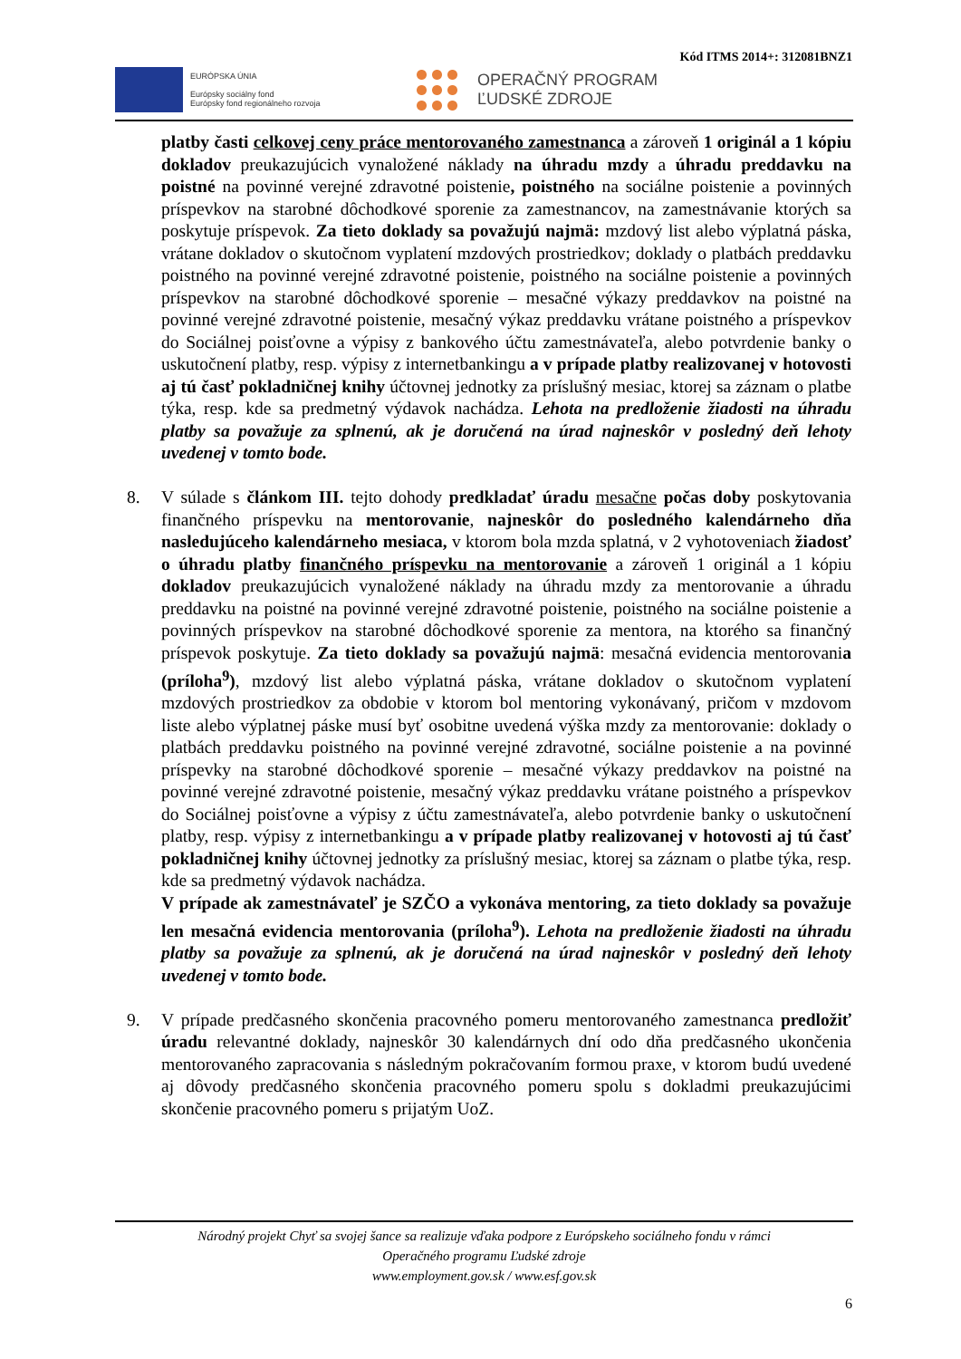Kód ITMS 2014+: 312081BNZ1
EURÓPSKA ÚNIA
Európsky sociálny fond
Európsky fond regionálneho rozvoja
OPERAČNÝ PROGRAM
ĽUDSKÉ ZDROJE
platby časti celkovej ceny práce mentorovaného zamestnanca a zároveň 1 originál a 1 kópiu dokladov preukazujúcich vynaložené náklady na úhradu mzdy a úhradu preddavku na poistné na povinné verejné zdravotné poistenie, poistného na sociálne poistenie a povinných príspevkov na starobné dôchodkové sporenie za zamestnancov, na zamestnávanie ktorých sa poskytuje príspevok. Za tieto doklady sa považujú najmä: mzdový list alebo výplatná páska, vrátane dokladov o skutočnom vyplatení mzdových prostriedkov; doklady o platbách preddavku poistného na povinné verejné zdravotné poistenie, poistného na sociálne poistenie a povinných príspevkov na starobné dôchodkové sporenie – mesačné výkazy preddavkov na poistné na povinné verejné zdravotné poistenie, mesačný výkaz preddavku vrátane poistného a príspevkov do Sociálnej poisťovne a výpisy z bankového účtu zamestnávateľa, alebo potvrdenie banky o uskutočnení platby, resp. výpisy z internetbankingu a v prípade platby realizovanej v hotovosti aj tú časť pokladničnej knihy účtovnej jednotky za príslušný mesiac, ktorej sa záznam o platbe týka, resp. kde sa predmetný výdavok nachádza. Lehota na predloženie žiadosti na úhradu platby sa považuje za splnenú, ak je doručená na úrad najneskôr v posledný deň lehoty uvedenej v tomto bode.
8. V súlade s článkom III. tejto dohody predkladať úradu mesačne počas doby poskytovania finančného príspevku na mentorovanie, najneskôr do posledného kalendárneho dňa nasledujúceho kalendárneho mesiaca, v ktorom bola mzda splatná, v 2 vyhotoveniach žiadosť o úhradu platby finančného príspevku na mentorovanie a zároveň 1 originál a 1 kópiu dokladov preukazujúcich vynaložené náklady na úhradu mzdy za mentorovanie a úhradu preddavku na poistné na povinné verejné zdravotné poistenie, poistného na sociálne poistenie a povinných príspevkov na starobné dôchodkové sporenie za mentora, na ktorého sa finančný príspevok poskytuje. Za tieto doklady sa považujú najmä: mesačná evidencia mentorovania (príloha<sup>9</sup>), mzdový list alebo výplatná páska, vrátane dokladov o skutočnom vyplatení mzdových prostriedkov za obdobie v ktorom bol mentoring vykonávaný, pričom v mzdovom liste alebo výplatnej páske musí byť osobitne uvedená výška mzdy za mentorovanie: doklady o platbách preddavku poistného na povinné verejné zdravotné, sociálne poistenie a na povinné príspevky na starobné dôchodkové sporenie – mesačné výkazy preddavkov na poistné na povinné verejné zdravotné poistenie, mesačný výkaz preddavku vrátane poistného a príspevkov do Sociálnej poisťovne a výpisy z účtu zamestnávateľa, alebo potvrdenie banky o uskutočnení platby, resp. výpisy z internetbankingu a v prípade platby realizovanej v hotovosti aj tú časť pokladničnej knihy účtovnej jednotky za príslušný mesiac, ktorej sa záznam o platbe týka, resp. kde sa predmetný výdavok nachádza.
V prípade ak zamestnávateľ je SZČO a vykonáva mentoring, za tieto doklady sa považuje len mesačná evidencia mentorovania (príloha<sup>9</sup>). Lehota na predloženie žiadosti na úhradu platby sa považuje za splnenú, ak je doručená na úrad najneskôr v posledný deň lehoty uvedenej v tomto bode.
9. V prípade predčasného skončenia pracovného pomeru mentorovaného zamestnanca predložiť úradu relevantné doklady, najneskôr 30 kalendárnych dní odo dňa predčasného ukončenia mentorovaného zapracovania s následným pokračovaním formou praxe, v ktorom budú uvedené aj dôvody predčasného skončenia pracovného pomeru spolu s dokladmi preukazujúcimi skončenie pracovného pomeru s prijatým UoZ.
Národný projekt Chyť sa svojej šance sa realizuje vďaka podpore z Európskeho sociálneho fondu v rámci
Operačného programu Ľudské zdroje
www.employment.gov.sk / www.esf.gov.sk
6